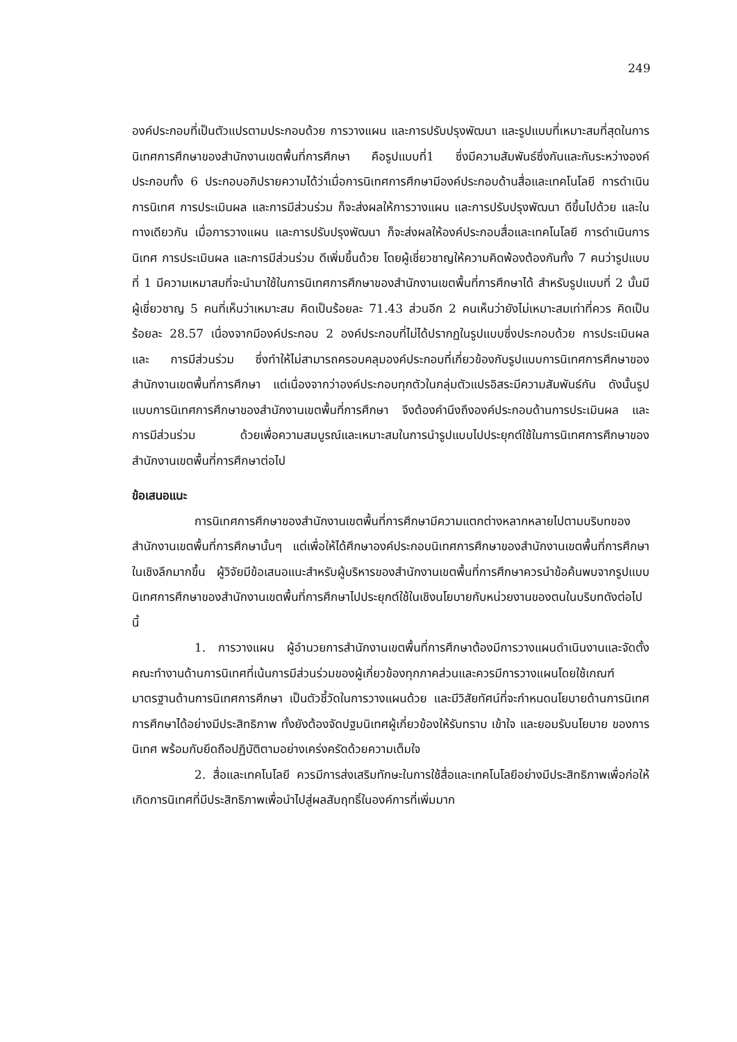249
องค์ประกอบที่เป็นตัวแปรตามประกอบด้วย การวางแผน และการปรับปรุงพัฒนา และรูปแบบที่เหมาะสมที่สุดในการนิเทศการศึกษาของสำนักงานเขตพื้นที่การศึกษา คือรูปแบบที่1 ซึ่งมีความสัมพันธ์ซึ่งกันและกันระหว่างองค์ประกอบทั้ง 6 ประกอบอภิปรายความได้ว่าเมื่อการนิเทศการศึกษามีองค์ประกอบด้านสื่อและเทคโนโลยี การดำเนินการนิเทศ การประเมินผล และการมีส่วนร่วม ก็จะส่งผลให้การวางแผน และการปรับปรุงพัฒนา ดีขึ้นไปด้วย และในทางเดียวกัน เมื่อการวางแผน และการปรับปรุงพัฒนา ก็จะส่งผลให้องค์ประกอบสื่อและเทคโนโลยี การดำเนินการนิเทศ การประเมินผล และการมีส่วนร่วม ดีเพิ่มขึ้นด้วย โดยผู้เชี่ยวชาญให้ความคิดพ้องต้องกันทั้ง 7 คนว่ารูปแบบที่ 1 มีความเหมาสมที่จะนำมาใช้ในการนิเทศการศึกษาของสำนักงานเขตพื้นที่การศึกษาได้ สำหรับรูปแบบที่ 2 นั้นมีผู้เชี่ยวชาญ 5 คนที่เห็นว่าเหมาะสม คิดเป็นร้อยละ 71.43 ส่วนอีก 2 คนเห็นว่ายังไม่เหมาะสมเท่าที่ควร คิดเป็นร้อยละ 28.57 เนื่องจากมีองค์ประกอบ 2 องค์ประกอบที่ไม่ได้ปรากฏในรูปแบบซึ่งประกอบด้วย การประเมินผล และ การมีส่วนร่วม ซึ่งทำให้ไม่สามารถครอบคลุมองค์ประกอบที่เกี่ยวข้องกับรูปแบบการนิเทศการศึกษาของสำนักงานเขตพื้นที่การศึกษา แต่เนื่องจากว่าองค์ประกอบทุกตัวในกลุ่มตัวแปรอิสระมีความสัมพันธ์กัน ดังนั้นรูปแบบการนิเทศการศึกษาของสำนักงานเขตพื้นที่การศึกษา จึงต้องคำนึงถึงองค์ประกอบด้านการประเมินผล และ การมีส่วนร่วม ด้วยเพื่อความสมบูรณ์และเหมาะสมในการนำรูปแบบไปประยุกต์ใช้ในการนิเทศการศึกษาของสำนักงานเขตพื้นที่การศึกษาต่อไป
ข้อเสนอแนะ
การนิเทศการศึกษาของสำนักงานเขตพื้นที่การศึกษามีความแตกต่างหลากหลายไปตามบริบทของสำนักงานเขตพื้นที่การศึกษานั้นๆ แต่เพื่อให้ได้ศึกษาองค์ประกอบนิเทศการศึกษาของสำนักงานเขตพื้นที่การศึกษาในเชิงลึกมากขึ้น ผู้วิจัยมีข้อเสนอแนะสำหรับผู้บริหารของสำนักงานเขตพื้นที่การศึกษาควรนำข้อค้นพบจากรูปแบบนิเทศการศึกษาของสำนักงานเขตพื้นที่การศึกษาไปประยุกต์ใช้ในเชิงนโยบายกับหน่วยงานของตนในบริบทดังต่อไปนี้
1. การวางแผน ผู้อำนวยการสำนักงานเขตพื้นที่การศึกษาต้องมีการวางแผนดำเนินงานและจัดตั้งคณะทำงานด้านการนิเทศที่เน้นการมีส่วนร่วมของผู้เกี่ยวข้องทุกภาคส่วนและควรมีการวางแผนโดยใช้เกณฑ์มาตรฐานด้านการนิเทศการศึกษา เป็นตัวชี้วัดในการวางแผนด้วย และมีวิสัยทัศน์ที่จะกำหนดนโยบายด้านการนิเทศการศึกษาได้อย่างมีประสิทธิภาพ ทั้งยังต้องจัดปฐมนิเทศผู้เกี่ยวข้องให้รับทราบ เข้าใจ และยอมรับนโยบาย ของการนิเทศ พร้อมกับยึดถือปฏิบัติตามอย่างเคร่งครัดด้วยความเต็มใจ
2. สื่อและเทคโนโลยี ควรมีการส่งเสริมทักษะในการใช้สื่อและเทคโนโลยีอย่างมีประสิทธิภาพเพื่อก่อให้เกิดการนิเทศที่มีประสิทธิภาพเพื่อนำไปสู่ผลสัมฤทธิ์ในองค์การที่เพิ่มมาก